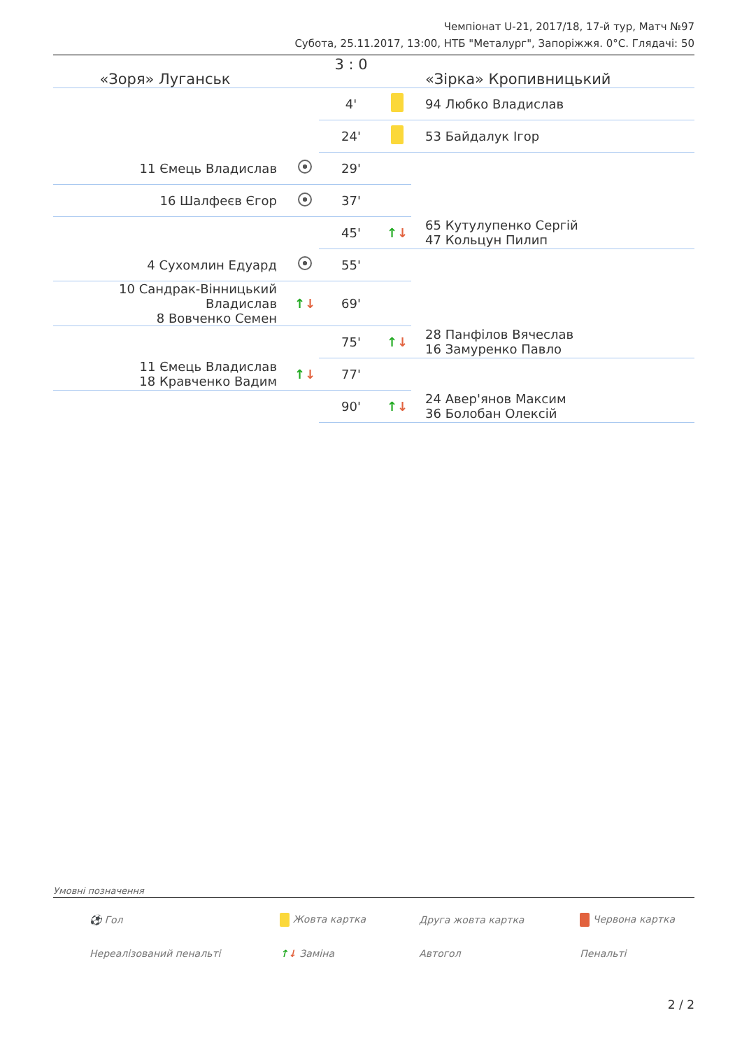Чемпіонат U-21, 2017/18, 17-й тур, Матч №97
Субота, 25.11.2017, 13:00, НТБ "Металург", Запоріжжя. 0°C. Глядачі: 50
| «Зоря» Луганськ | | 3 : 0 | | «Зірка» Кропивницький |
| | | 4' | | 94 Любко Владислав |
| | | 24' | | 53 Байдалук Ігор |
| 11 Ємець Владислав | | 29' | | |
| 16 Шалфеєв Єгор | | 37' | | |
| | | 45' | ↑ ↓ | 65 Кутулупенко Сергій 47 Кольцун Пилип |
| 4 Сухомлин Едуард | | 55' | | |
| 10 Сандрак-Вінницький Владислав 8 Вовченко Семен | ↑ ↓ | 69' | | |
| | | 75' | ↑ ↓ | 28 Панфілов Вячеслав 16 Замуренко Павло |
| 11 Ємець Владислав 18 Кравченко Вадим | ↑ ↓ | 77' | | |
| | | 90' | ↑ ↓ | 24 Авер'янов Максим 36 Болобан Олексій |
Умовні позначення
| ⚽ Гол | Жовта картка | Друга жовта картка | Червона картка |
| Нереалізований пенальті | ↑ ↓ Заміна | Автогол | Пенальті |
2 / 2